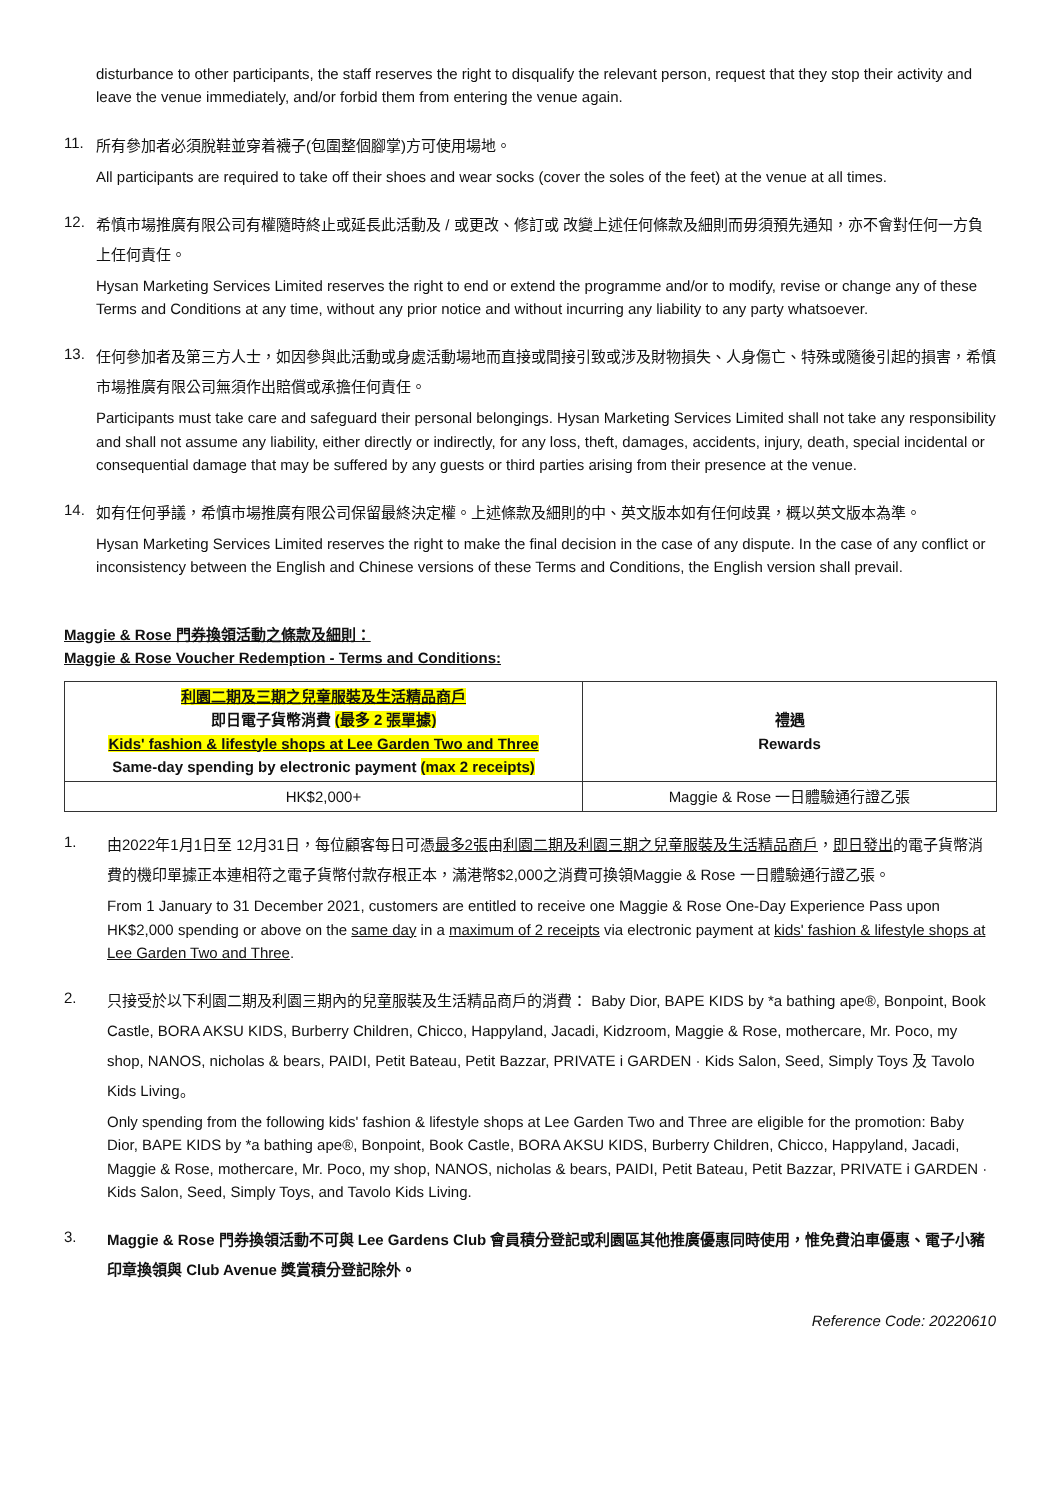disturbance to other participants, the staff reserves the right to disqualify the relevant person, request that they stop their activity and leave the venue immediately, and/or forbid them from entering the venue again.
11.
所有參加者必須脫鞋並穿着襪子(包圍整個腳掌)方可使用場地。
All participants are required to take off their shoes and wear socks (cover the soles of the feet) at the venue at all times.
12.
希慎市場推廣有限公司有權隨時終止或延長此活動及 / 或更改、修訂或 改變上述任何條款及細則而毋須預先通知，亦不會對任何一方負上任何責任。
Hysan Marketing Services Limited reserves the right to end or extend the programme and/or to modify, revise or change any of these Terms and Conditions at any time, without any prior notice and without incurring any liability to any party whatsoever.
13.
任何參加者及第三方人士，如因參與此活動或身處活動場地而直接或間接引致或涉及財物損失、人身傷亡、特殊或隨後引起的損害，希慎市場推廣有限公司無須作出賠償或承擔任何責任。
Participants must take care and safeguard their personal belongings. Hysan Marketing Services Limited shall not take any responsibility and shall not assume any liability, either directly or indirectly, for any loss, theft, damages, accidents, injury, death, special incidental or consequential damage that may be suffered by any guests or third parties arising from their presence at the venue.
14.
如有任何爭議，希慎市場推廣有限公司保留最終決定權。上述條款及細則的中、英文版本如有任何歧異，概以英文版本為準。
Hysan Marketing Services Limited reserves the right to make the final decision in the case of any dispute. In the case of any conflict or inconsistency between the English and Chinese versions of these Terms and Conditions, the English version shall prevail.
Maggie & Rose 門券換領活動之條款及細則：
Maggie & Rose Voucher Redemption - Terms and Conditions:
| 利園二期及三期之兒童服裝及生活精品商戶 即日電子貨幣消費 (最多 2 張單據) Kids' fashion & lifestyle shops at Lee Garden Two and Three Same-day spending by electronic payment (max 2 receipts) | 禮遇 Rewards |
| --- | --- |
| HK$2,000+ | Maggie & Rose 一日體驗通行證乙張 |
1.
由2022年1月1日至 12月31日，每位顧客每日可憑最多2張由利園二期及利園三期之兒童服裝及生活精品商戶，即日發出的電子貨幣消費的機印單據正本連相符之電子貨幣付款存根正本，滿港幣$2,000之消費可換領Maggie & Rose 一日體驗通行證乙張。
From 1 January to 31 December 2021, customers are entitled to receive one Maggie & Rose One-Day Experience Pass upon HK$2,000 spending or above on the same day in a maximum of 2 receipts via electronic payment at kids' fashion & lifestyle shops at Lee Garden Two and Three.
2.
只接受於以下利園二期及利園三期內的兒童服裝及生活精品商戶的消費： Baby Dior, BAPE KIDS by *a bathing ape®, Bonpoint, Book Castle, BORA AKSU KIDS, Burberry Children, Chicco, Happyland, Jacadi, Kidzroom, Maggie & Rose, mothercare, Mr. Poco, my shop, NANOS, nicholas & bears, PAIDI, Petit Bateau, Petit Bazzar, PRIVATE i GARDEN · Kids Salon, Seed, Simply Toys 及 Tavolo Kids Living。
Only spending from the following kids' fashion & lifestyle shops at Lee Garden Two and Three are eligible for the promotion: Baby Dior, BAPE KIDS by *a bathing ape®, Bonpoint, Book Castle, BORA AKSU KIDS, Burberry Children, Chicco, Happyland, Jacadi, Maggie & Rose, mothercare, Mr. Poco, my shop, NANOS, nicholas & bears, PAIDI, Petit Bateau, Petit Bazzar, PRIVATE i GARDEN · Kids Salon, Seed, Simply Toys, and Tavolo Kids Living.
3.
Maggie & Rose 門券換領活動不可與 Lee Gardens Club 會員積分登記或利園區其他推廣優惠同時使用，惟免費泊車優惠、電子小豬印章換領與 Club Avenue 獎賞積分登記除外。
Reference Code: 20220610